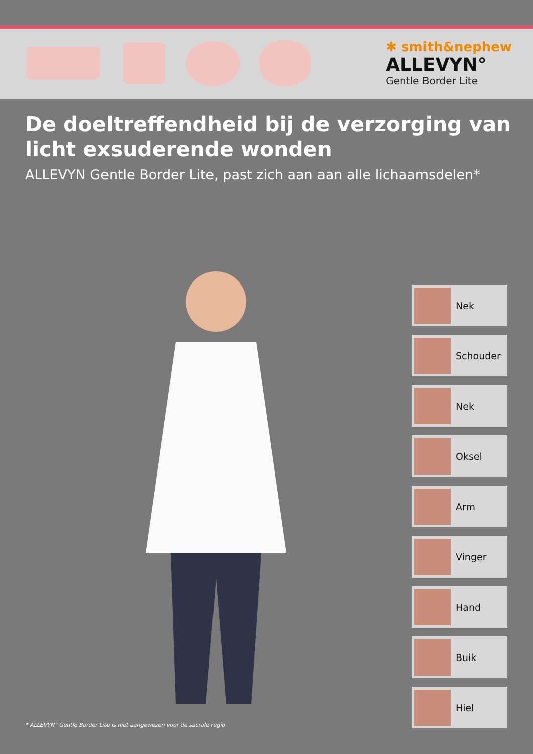✱ smith&nephew
ALLEVYN°
Gentle Border Lite
De doeltreffendheid bij de verzorging van
licht exsuderende wonden
ALLEVYN Gentle Border Lite, past zich aan aan alle lichaamsdelen*
Nek
Schouder
Nek
Oksel
Arm
Vinger
Hand
Buik
Hiel
* ALLEVYN° Gentle Border Lite is niet aangewezen voor de sacrale regio